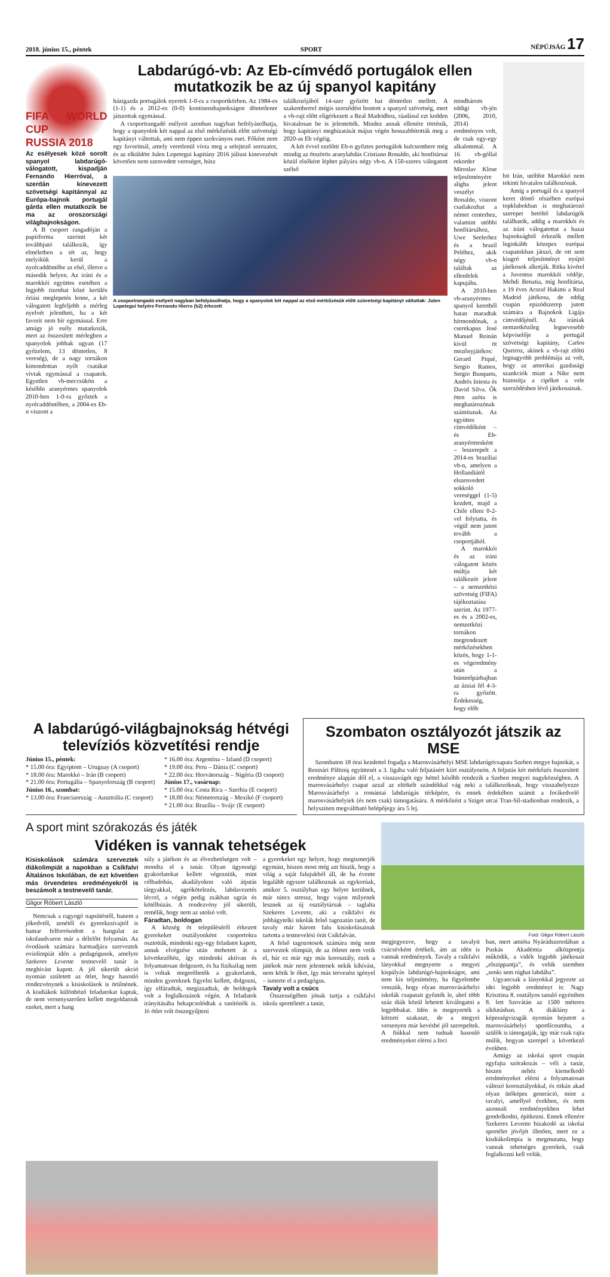2018. június 15., péntek SPORT NÉPÚJSÁG 17
FIFA WORLD CUP
RUSSIA 2018
Az esélyesek közé sorolt spanyol labdarúgó-válogatott, kispadján Fernando Hierróval, a szerdán kinevezett szövetségi kapitánnyal az Európa-bajnok portugál gárda ellen mutatkozik be ma az oroszországi világbajnokságon.
A B csoport rangadóján a papírforma szerinti két továbbjutó találkozik, így elméletben a tét az, hogy melyikük kerül a nyolcaddöntőbe az első, illetve a második helyen. Az iráni és a marokkói együttes esetében a legjobb tizenhat közé kerülés óriási meglepetés lenne, a két válogatott legfeljebb a mérleg nyelvét jelentheti, ha a két favorit nem bír egymással. Erre amúgy jó esély mutatkozik, mert az összesített mérlegben a spanyolok jobbak ugyan (17 győzelem, 13 döntetlen, 8 vereség), de a nagy tornákon kimondottan nyílt csatákat vívtak egymással a csapatok. Egyetlen vb-meccsükön a későbbi aranyérmes spanyolok 2010-ben 1-0-ra győztek a nyolcaddöntőben, a 2004-es Eb-n viszont a
Labdarúgó-vb: Az Eb-címvédő portugálok ellen mutatkozik be az új spanyol kapitány
házigazda portugálok nyertek 1-0-ra a csoportkörben. Az 1984-es (1-1) és a 2012-es (0-0) kontinensbajnokságon döntetlenre játszottak egymással.
A csoportrangadó esélyeit azonban nagyban befolyásolhatja, hogy a spanyolok két nappal az első mérkőzésük előtt szövetségi kapitányt váltottak, ami nem éppen szokványos eset. Főként nem egy favoritnál, amely veretlenül vívta meg a selejtező sorozatot, és az elküldött Julen Lopetegui kapitány 2016 júliusi kinevezését követően nem szenvedett vereséget, húsz
találkozójából 14-szer győzött hat döntetlen mellett. A szakemberrel mégis szerződést bontott a spanyol szövetség, mert a vb-rajt előtt elígérkezett a Real Madridhoz, ráadásul ezt kedden hivatalosan be is jelentették. Mindez annak ellenére történik, hogy kapitányi megbízatását május végén hosszabbították meg a 2020-as Eb végéig.
A két évvel ezelőtti Eb-n győztes portugálok kulcsembere még mindig az ötszörös aranylabdás Cristiano Ronaldo, aki honfitársai közül elsőként léphet pályára négy vb-n. A 150-szeres válogatott szélső
A csoportrangadó esélyeit nagyban befolyásolhatja, hogy a spanyolok két nappal az első mérkőzésük előtt szövetségi kapitányt váltottak: Julen Lopetegui helyére Fernando Hierro (b2) érkezett
mindhárom eddigi vb-jén (2006, 2010, 2014) eredményes volt, de csak egy-egy alkalommal. A 16 vb-góllal rekorder Miroslav Klose teljesítményére aligha jelent veszélyt Ronaldo, viszont csatlakozhat a német centerhez, valamint utóbbi honfitársához, Uwe Seelerhez és a brazil Peléhez, akik négy vb-n találtak az ellenfelek kapujába.
A 2010-ben vb-aranyérmes spanyol keretből hatan maradtak hírmondónak, a cserekapus José Manuel Reinán kívül öt mezőnyjátékos: Gerard Piqué, Sergio Ramos, Sergio Busquets, Andrés Iniesta és David Silva. Ők öten azóta is meghatározónak számítanak. Az együttes címvédőként – és Eb-aranyérmesként – leszerepelt a 2014-es brazíliai vb-n, amelyen a Hollandiától elszenvedett sokkoló vereséggel (1-5) kezdett, majd a Chile elleni 0-2-vel folytatta, és végül nem jutott tovább a csoportjából.
A marokkói és az iráni válogatott közös múltja két találkozót jelent – a nemzetközi szövetség (FIFA) tájékoztatása szerint. Az 1977-es és a 2002-es, nemzetközi tornákon megrendezett mérkőzésekben közös, hogy 1-1-es végeredmény után a büntetőpárbajban az ázsiai fél 4-3-ra győzött. Érdekesség, hogy előb
bit Irán, utóbbit Marokkó nem tekinti hivatalos találkozónak.
Amíg a portugál és a spanyol keret döntő részében európai topklubokban is meghatározó szerepet betöltő labdarúgók találhatók, addig a marokkói és az iráni válogatottat a hazai bajnokságból érkezők mellett leginkább közepes európai csapatokban játszó, de ott sem kiugró teljesítményt nyújtó játékosok alkotják. Ritka kivétel a Juventus marokkói védője, Mehdi Benatia, míg honfitársa, a 19 éves Acsraf Hakimi a Real Madrid játékosa, de eddig csupán epizódszerep jutott számára a Bajnokok Ligája címvédőjénél. Az iráni­ak nemzetközileg legnevesebb képviselője a portugál szövetségi kapitány, Carlos Queiroz, akinek a vb-rajt előtti legnagyobb problémája az volt, hogy az amerikai gazdasági szankciók miatt a Nike nem biztosítja a cipőket a vele szerződésben lévő játékosainak.
A labdarúgó-világbajnokság hétvégi televíziós közvetítési rendje
Június 15., péntek:
* 15.00 óra: Egyiptom – Uruguay (A csoport)
* 18.00 óra: Marokkó – Irán (B csoport)
* 21.00 óra: Portugália – Spanyolország (B csoport)
Június 16., szombat:
* 13.00 óra: Franciaország – Ausztrália (C csoport)
* 16.00 óra: Argentína – Izland (D csoport)
* 19.00 óra: Peru – Dánia (C csoport)
* 22.00 óra: Horvátország – Nigéria (D csoport)
Június 17., vasárnap:
* 15.00 óra: Costa Rica – Szerbia (E csoport)
* 18.00 óra: Németország – Mexikó (F csoport)
* 21.00 óra: Brazília – Svájc (E csoport)
Szombaton osztályozót játszik az MSE
Szombaton 18 órai kezdettel fogadja a Marosvásárhelyi MSE labdarúgócsapata Szeben megye bajnokát, a Resinári Păltiniş együttesét a 3. ligába való feljutásért kiírt osztályozón. A feljutás két mérkőzés összesített eredménye alapján dől el, a visszavágót egy héttel később rendezik a Szeben megyei nagyközségben. A marosvásárhelyi csapat azzal az eltökélt szándékkal vág neki a találkozóknak, hogy visszahelyezze Marosvásárhelyt a romániai labdarúgás térképére, és ennek érdekében számít a focikedvelő marosvásárhelyiek (és nem csak) támogatására. A mérkőzést a Sziget utcai Tran-Sil-stadionban rendezik, a helyszínen megváltható belépőjegy ára 5 lej.
A sport mint szórakozás és játék
Vidéken is vannak tehetségek
Kisiskolások számára szerveztek diákolimpiát a napokban a Csíkfalvi Általános Iskolában, de ezt követően más örvendetes eredményekről is beszámolt a testnevelő tanár.
Gligor Róbert László
Nemcsak a ragyogó napsütéstől, hanem a jókedvtől, zenétől és gyerekzsivajtól is hamar felforrósodott a hangulat az iskolaudvaron már a délelőtt folyamán. Az óvodások számára harmadjára szerveztek oviolimpiát idén a pedagógusok, amelyre Szekeres Levente testnevelő tanár is meghívást kapott. A jól sikerült akció nyomán született az ötlet, hogy hasonló rendezvénynek a kisiskolások is örülnének. A kisdiákok különböző feladatokat kaptak, de nem versenyszerűen kellett megoldaniuk ezeket, mert a hang
súly a játékon és az élvezhetőségen volt – mondta el a tanár. Olyan ügyességi gyakorlatokat kellett végezniük, mint célbadobás, akadályokon való átjutás tárgyakkal, ugrókötelezés, labdavezetés léccel, a végén pedig zsákban ugrás és kötélhúzás. A rendezvény jól sikerült, remélik, hogy nem az utolsó volt.
Fáradtan, boldogan
A község öt településéről érkezett gyerekeket osztályonként csoportokra osztották, mindenki egy-egy feladatot kapott, annak elvégzése után mehetett át a következőhöz, így mindenki aktívan és folyamatosan dolgozott, és ha fizikailag nem is voltak megerőltetők a gyakorlatok, minden gyereknek figyelni kellett, dolgozni, így elfáradtak, megizzadtak, de boldogok volt a foglalkozások végén. A feladatok irányításába bekapcsolódtak a tanítónők is. Jó ötlet volt összegyűjteni
a gyerekeket egy helyre, hogy megismerjék egymást, hiszen most még azt hiszik, hogy a világ a saját falujukból áll, de ha évente legalább egyszer találkoznak az egykorúak, amikor 5. osztályban egy helyre kerülnek, már nincs stressz, hogy vajon milyenek lesznek az új osztálytársak – taglalta Szekeres Levente, aki a csíkfalvi és jobbágytelki iskolák felső tagozatán tanít, de tavaly már három falu kisiskolásainak tartotta a testnevelési órát Csíkfalván.
A felső tagozotosok számára még nem szerveztek olimpiát, de az ötletet nem vetik el, bár ez már egy más korosztály, ezek a játékok már nem jelentenek nekik kihívást, nem kötik le őket, így más tervezést igényel – ismerte el a pedagógus.
Tavaly volt a csúcs
Összességében jónak tartja a csíkfalvi iskola sportéletét a tanár,
Fotó: Gligor Róbert László
megjegyezve, hogy a tavalyit csúcsévként értékeli, ám az idén is vannak eredmények. Tavaly a csíkfalvi lányokkal megnyerte a megyei kispályás labdarúgó-bajnokságot, ami nem kis teljesítmény, ha figyelembe vesszük, hogy olyan marosvásárhelyi iskolák csapatait győzték le, ahol több száz diák közül lehetett kiválogatni a legjobbakat. Idén is megnyerték a körzeti szakaszt, de a megyei versenyen már kevésbé jól szerepeltek. A fiúkkal nem tudnak hasonló eredményeket elérni a foci
ban, mert amióta Nyárádszeredában a Puskás Akadémia alközpontja működik, a vidék legjobb játékosait „elszippantja”, és velük szemben „senki sem rúghat labdába”.
Ugyancsak a lányokkal jegyezte az idei legjobb eredményt is: Nagy Krisztina 8. osztályos tanuló egyéniben 8. lett Szovátán az 1500 méteres síkfutásban. A diáklány a képességvizsgák nyomán bejutott a marosvásárhelyi sportlíceumba, a szülők is támogatják, így már csak rajta múlik, hogyan szerepel a következő években.
Amúgy az iskolai sport csupán egyfajta szórakozás – véli a tanár, hiszen nehéz kiemelkedő eredményeket elérni a folyamatosan változó korosztályokkal, és ritkán akad olyan ütőképes generáció, mint a tavalyi, amellyel években, és nem azonnali eredményekben lehet gondolkodni, építkezni. Ennek ellenére Szekeres Levente bizakodó az iskolai sportélet jövőjét illetően, mert ez a kisdiákolimpia is megmutatta, hogy vannak tehetséges gyerekek, csak foglalkozni kell velük.